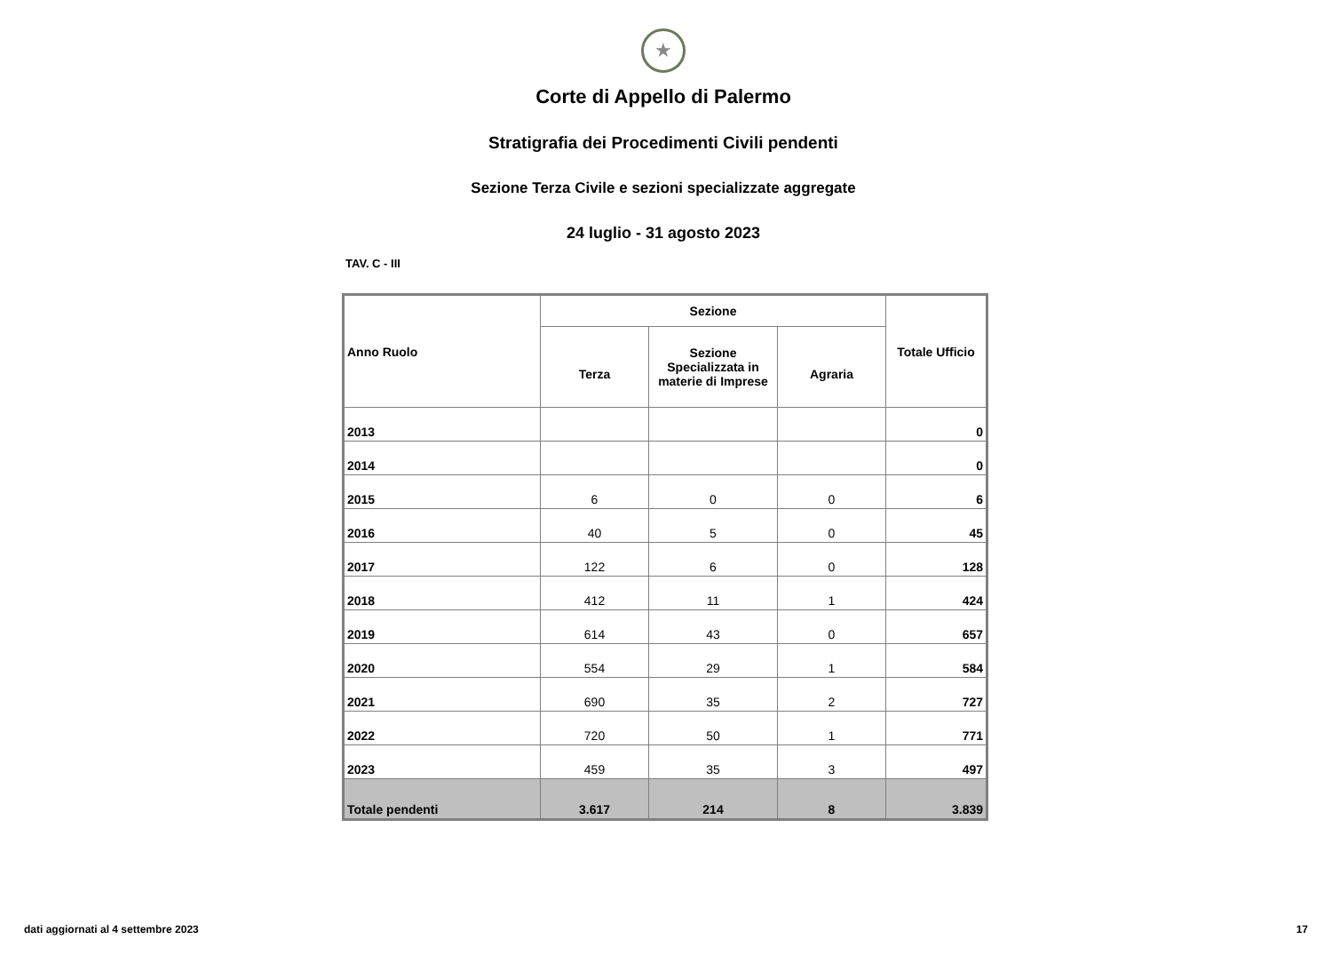★
Corte di Appello di Palermo
Stratigrafia dei Procedimenti Civili pendenti
Sezione Terza Civile e sezioni specializzate aggregate
24 luglio - 31 agosto 2023
TAV. C - III
| Anno Ruolo | Sezione | | | Totale Ufficio |
| --- | --- | --- | --- | --- |
| | Terza | Sezione Specializzata in materie di Imprese | Agraria | |
| 2013 | | | | 0 |
| 2014 | | | | 0 |
| 2015 | 6 | 0 | 0 | 6 |
| 2016 | 40 | 5 | 0 | 45 |
| 2017 | 122 | 6 | 0 | 128 |
| 2018 | 412 | 11 | 1 | 424 |
| 2019 | 614 | 43 | 0 | 657 |
| 2020 | 554 | 29 | 1 | 584 |
| 2021 | 690 | 35 | 2 | 727 |
| 2022 | 720 | 50 | 1 | 771 |
| 2023 | 459 | 35 | 3 | 497 |
| Totale pendenti | 3.617 | 214 | 8 | 3.839 |
dati aggiornati al 4 settembre 2023 17